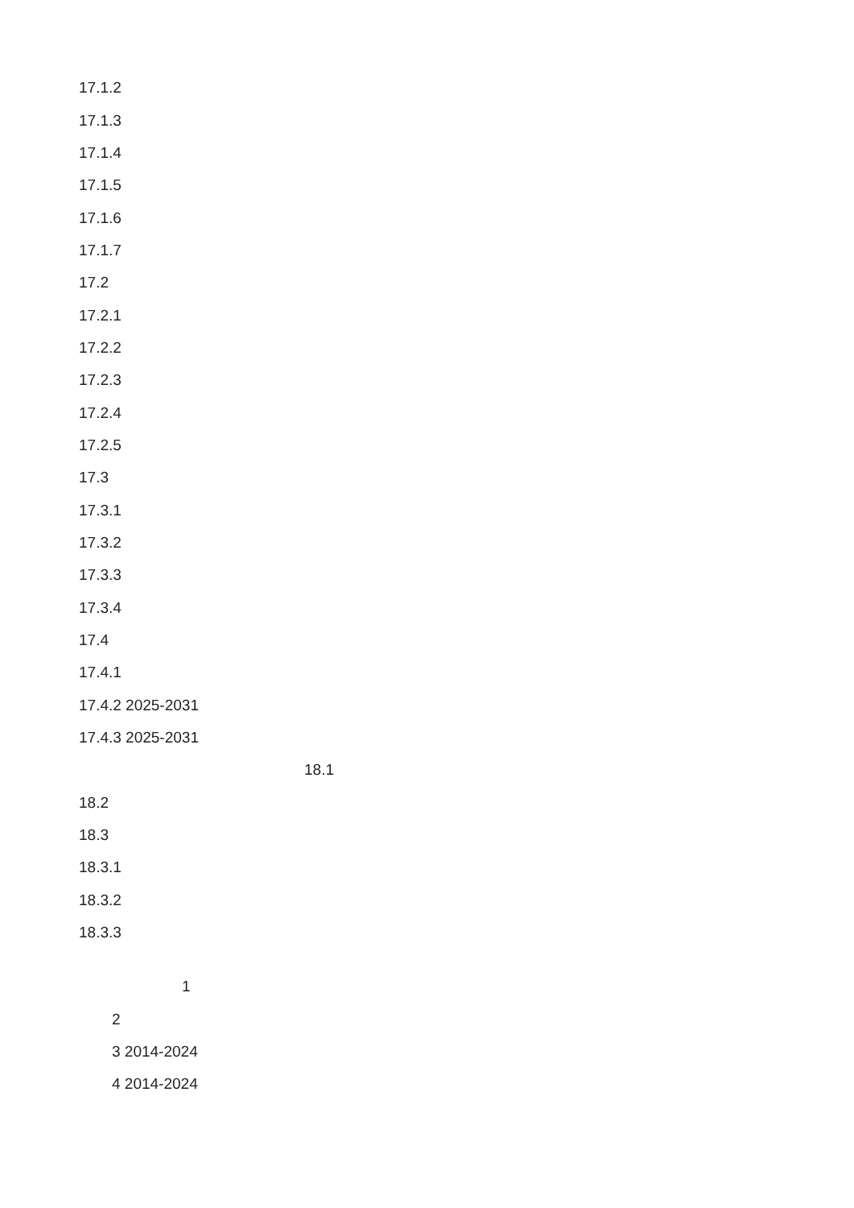17.1.2
17.1.3
17.1.4
17.1.5
17.1.6
17.1.7
17.2
17.2.1
17.2.2
17.2.3
17.2.4
17.2.5
17.3
17.3.1
17.3.2
17.3.3
17.3.4
17.4
17.4.1
17.4.2 2025-2031
17.4.3 2025-2031
18.1
18.2
18.3
18.3.1
18.3.2
18.3.3
1
2
3 2014-2024
4 2014-2024